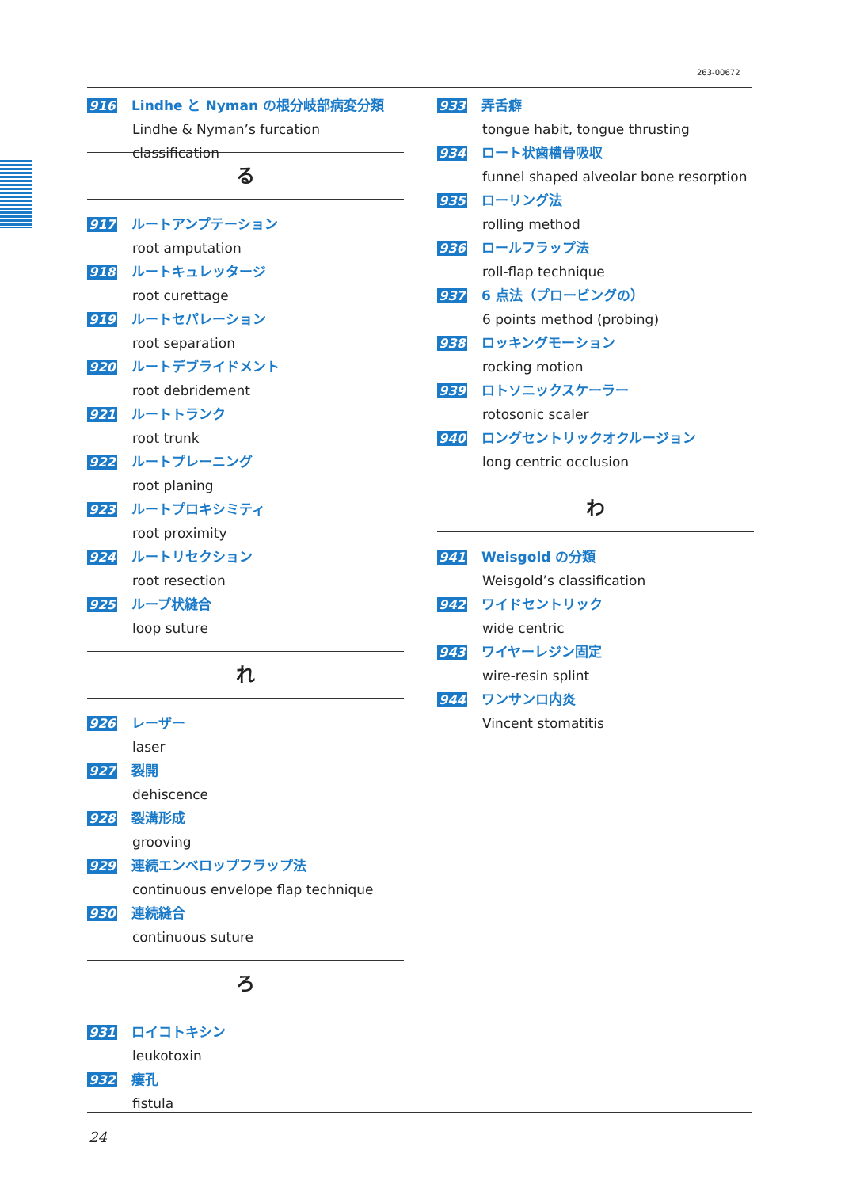263-00672
916 Lindhe と Nyman の根分岐部病変分類
Lindhe & Nyman’s furcation classification
る
917 ルートアンプテーション
root amputation
918 ルートキュレッタージ
root curettage
919 ルートセパレーション
root separation
920 ルートデブライドメント
root debridement
921 ルートトランク
root trunk
922 ルートプレーニング
root planing
923 ルートプロキシミティ
root proximity
924 ルートリセクション
root resection
925 ループ状縫合
loop suture
れ
926 レーザー
laser
927 裂開
dehiscence
928 裂溝形成
grooving
929 連続エンベロップフラップ法
continuous envelope flap technique
930 連続縫合
continuous suture
ろ
931 ロイコトキシン
leukotoxin
932 瘻孔
fistula
933 弄舌癖
tongue habit, tongue thrusting
934 ロート状歯槽骨吸収
funnel shaped alveolar bone resorption
935 ローリング法
rolling method
936 ロールフラップ法
roll-flap technique
937 6 点法（プロービングの）
6 points method (probing)
938 ロッキングモーション
rocking motion
939 ロトソニックスケーラー
rotosonic scaler
940 ロングセントリックオクルージョン
long centric occlusion
わ
941 Weisgold の分類
Weisgold’s classification
942 ワイドセントリック
wide centric
943 ワイヤーレジン固定
wire-resin splint
944 ワンサンロ内炎
Vincent stomatitis
24